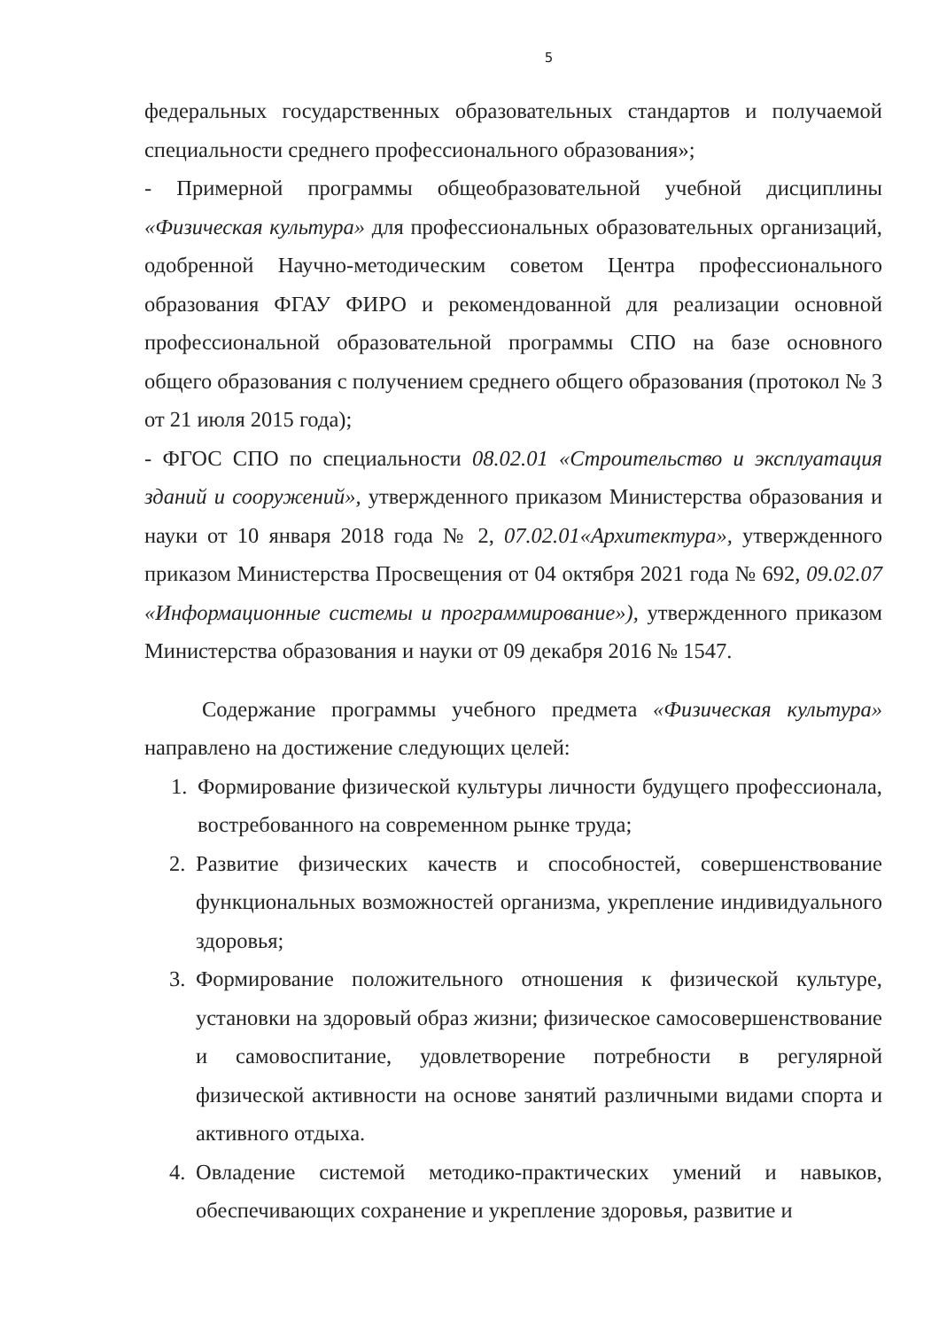5
федеральных государственных образовательных стандартов и получаемой специальности среднего профессионального образования»;
- Примерной программы общеобразовательной учебной дисциплины «Физическая культура» для профессиональных образовательных организаций, одобренной Научно-методическим советом Центра профессионального образования ФГАУ ФИРО и рекомендованной для реализации основной профессиональной образовательной программы СПО на базе основного общего образования с получением среднего общего образования (протокол № 3 от 21 июля 2015 года);
- ФГОС СПО по специальности 08.02.01 «Строительство и эксплуатация зданий и сооружений», утвержденного приказом Министерства образования и науки от 10 января 2018 года № 2, 07.02.01«Архитектура», утвержденного приказом Министерства Просвещения от 04 октября 2021 года № 692, 09.02.07 «Информационные системы и программирование»), утвержденного приказом Министерства образования и науки от 09 декабря 2016 № 1547.
Содержание программы учебного предмета «Физическая культура» направлено на достижение следующих целей:
1. Формирование физической культуры личности будущего профессионала, востребованного на современном рынке труда;
2. Развитие физических качеств и способностей, совершенствование функциональных возможностей организма, укрепление индивидуального здоровья;
3. Формирование положительного отношения к физической культуре, установки на здоровый образ жизни; физическое самосовершенствование и самовоспитание, удовлетворение потребности в регулярной физической активности на основе занятий различными видами спорта и активного отдыха.
4. Овладение системой методико-практических умений и навыков, обеспечивающих сохранение и укрепление здоровья, развитие и